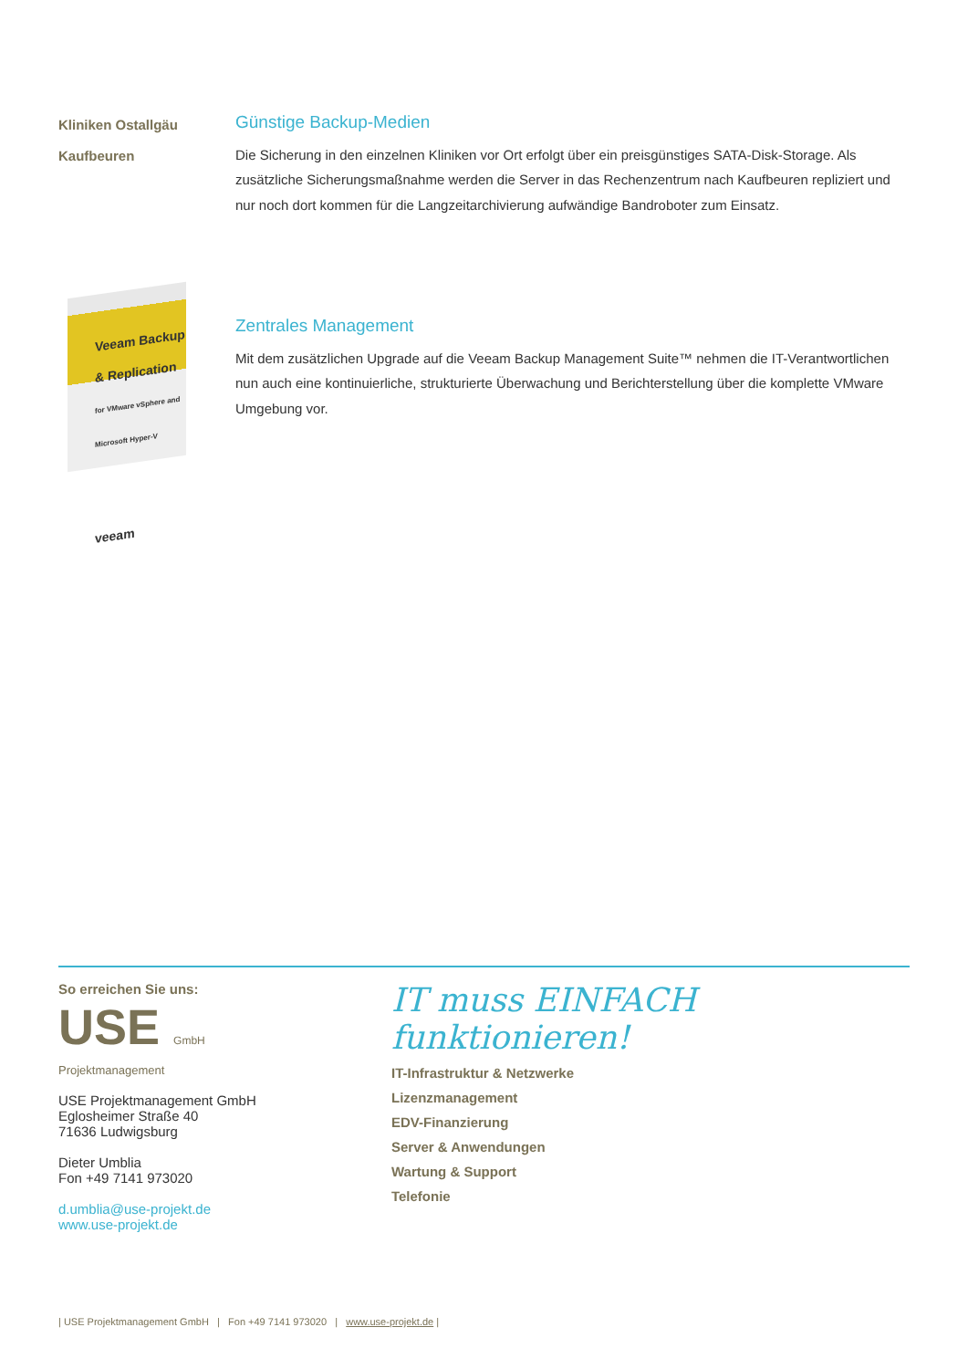Kliniken Ostallgäu
Kaufbeuren
Günstige Backup-Medien
Die Sicherung in den einzelnen Kliniken vor Ort erfolgt über ein preisgünstiges SATA-Disk-Storage. Als zusätzliche Sicherungsmaßnahme werden die Server in das Rechenzentrum nach Kaufbeuren repliziert und nur noch dort kommen für die Langzeitarchivierung aufwändige Bandroboter zum Einsatz.
Veeam Backup & Replication
for VMware vSphere and Microsoft Hyper-V
veeam
Zentrales Management
Mit dem zusätzlichen Upgrade auf die Veeam Backup Management Suite™ nehmen die IT-Verantwortlichen nun auch eine kontinuierliche, strukturierte Überwachung und Berichterstellung über die komplette VMware Umgebung vor.
So erreichen Sie uns:
USE GmbH
Projektmanagement
USE Projektmanagement GmbH
Eglosheimer Straße 40
71636 Ludwigsburg
Dieter Umblia
Fon +49 7141 973020
d.umblia@use-projekt.de
www.use-projekt.de
IT muss EINFACH funktionieren!
IT-Infrastruktur & Netzwerke
Lizenzmanagement
EDV-Finanzierung
Server & Anwendungen
Wartung & Support
Telefonie
| USE Projektmanagement GmbH | Fon +49 7141 973020 | www.use-projekt.de |